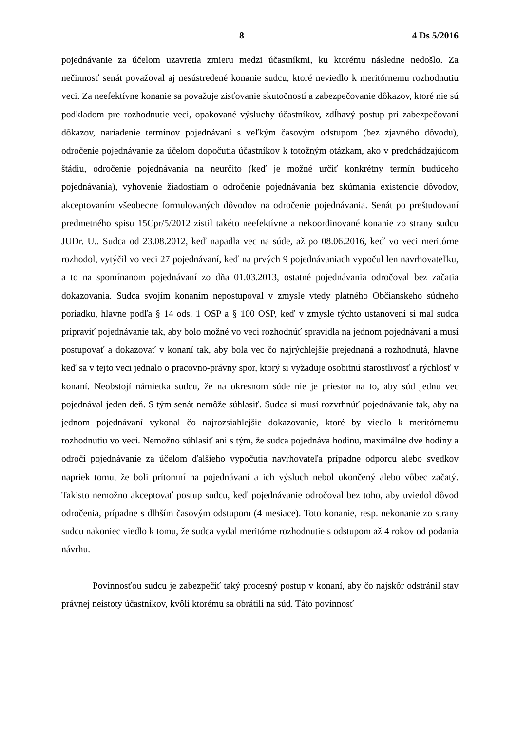8 4 Ds 5/2016
pojednávanie za účelom uzavretia zmieru medzi účastníkmi, ku ktorému následne nedošlo. Za nečinnosť senát považoval aj nesústredené konanie sudcu, ktoré neviedlo k meritórnemu rozhodnutiu veci. Za neefektívne konanie sa považuje zisťovanie skutočností a zabezpečovanie dôkazov, ktoré nie sú podkladom pre rozhodnutie veci, opakované výsluchy účastníkov, zdĺhavý postup pri zabezpečovaní dôkazov, nariadenie termínov pojednávaní s veľkým časovým odstupom (bez zjavného dôvodu), odročenie pojednávanie za účelom dopočutia účastníkov k totožným otázkam, ako v predchádzajúcom štádiu, odročenie pojednávania na neurčito (keď je možné určiť konkrétny termín budúceho pojednávania), vyhovenie žiadostiam o odročenie pojednávania bez skúmania existencie dôvodov, akceptovaním všeobecne formulovaných dôvodov na odročenie pojednávania. Senát po preštudovaní predmetného spisu 15Cpr/5/2012 zistil takéto neefektívne a nekoordinované konanie zo strany sudcu JUDr. U.. Sudca od 23.08.2012, keď napadla vec na súde, až po 08.06.2016, keď vo veci meritórne rozhodol, vytýčil vo veci 27 pojednávaní, keď na prvých 9 pojednávaniach vypočul len navrhovateľku, a to na spomínanom pojednávaní zo dňa 01.03.2013, ostatné pojednávania odročoval bez začatia dokazovania. Sudca svojím konaním nepostupoval v zmysle vtedy platného Občianskeho súdneho poriadku, hlavne podľa § 14 ods. 1 OSP a § 100 OSP, keď v zmysle týchto ustanovení si mal sudca pripraviť pojednávanie tak, aby bolo možné vo veci rozhodnúť spravidla na jednom pojednávaní a musí postupovať a dokazovať v konaní tak, aby bola vec čo najrýchlejšie prejednaná a rozhodnutá, hlavne keď sa v tejto veci jednalo o pracovno-právny spor, ktorý si vyžaduje osobitnú starostlivosť a rýchlosť v konaní. Neobstojí námietka sudcu, že na okresnom súde nie je priestor na to, aby súd jednu vec pojednával jeden deň. S tým senát nemôže súhlasiť. Sudca si musí rozvrhnúť pojednávanie tak, aby na jednom pojednávaní vykonal čo najrozsiahlejšie dokazovanie, ktoré by viedlo k meritórnemu rozhodnutiu vo veci. Nemožno súhlasiť ani s tým, že sudca pojednáva hodinu, maximálne dve hodiny a odročí pojednávanie za účelom ďalšieho vypočutia navrhovateľa prípadne odporcu alebo svedkov napriek tomu, že boli prítomní na pojednávaní a ich výsluch nebol ukončený alebo vôbec začatý. Takisto nemožno akceptovať postup sudcu, keď pojednávanie odročoval bez toho, aby uviedol dôvod odročenia, prípadne s dlhším časovým odstupom (4 mesiace). Toto konanie, resp. nekonanie zo strany sudcu nakoniec viedlo k tomu, že sudca vydal meritórne rozhodnutie s odstupom až 4 rokov od podania návrhu.
Povinnosťou sudcu je zabezpečiť taký procesný postup v konaní, aby čo najskôr odstránil stav právnej neistoty účastníkov, kvôli ktorému sa obrátili na súd. Táto povinnosť